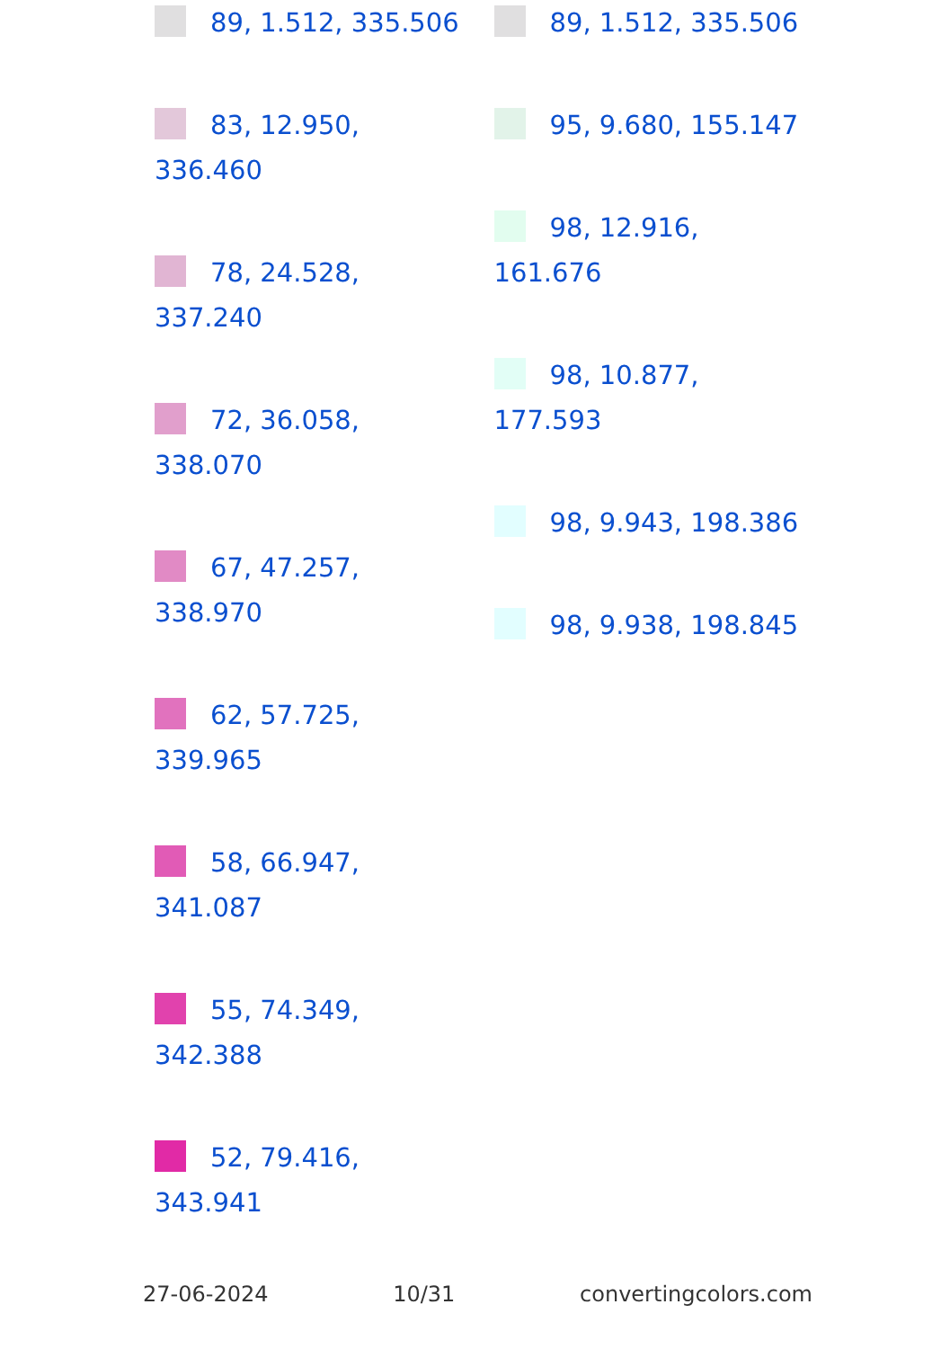89, 1.512, 335.506
83, 12.950, 336.460
78, 24.528, 337.240
72, 36.058, 338.070
67, 47.257, 338.970
62, 57.725, 339.965
58, 66.947, 341.087
55, 74.349, 342.388
52, 79.416, 343.941
89, 1.512, 335.506
95, 9.680, 155.147
98, 12.916, 161.676
98, 10.877, 177.593
98, 9.943, 198.386
98, 9.938, 198.845
27-06-2024 10/31 convertingcolors.com